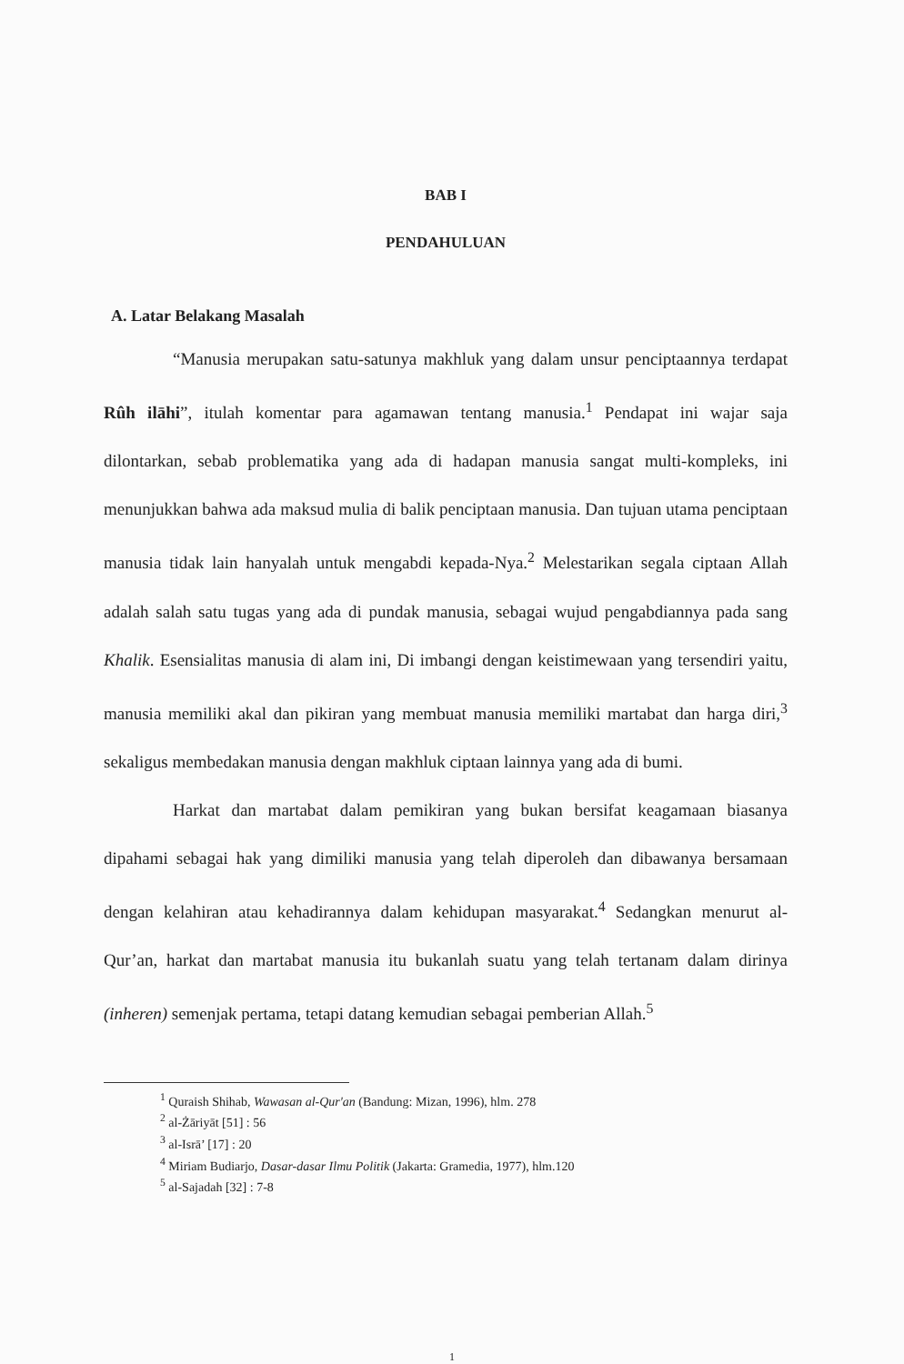BAB I
PENDAHULUAN
A. Latar Belakang Masalah
“Manusia merupakan satu-satunya makhluk yang dalam unsur penciptaannya terdapat Rûh ilāhi”, itulah komentar para agamawan tentang manusia.<sup>1</sup> Pendapat ini wajar saja dilontarkan, sebab problematika yang ada di hadapan manusia sangat multi-kompleks, ini menunjukkan bahwa ada maksud mulia di balik penciptaan manusia. Dan tujuan utama penciptaan manusia tidak lain hanyalah untuk mengabdi kepada-Nya.<sup>2</sup> Melestarikan segala ciptaan Allah adalah salah satu tugas yang ada di pundak manusia, sebagai wujud pengabdiannya pada sang Khalik. Esensialitas manusia di alam ini, Di imbangi dengan keistimewaan yang tersendiri yaitu, manusia memiliki akal dan pikiran yang membuat manusia memiliki martabat dan harga diri,<sup>3</sup> sekaligus membedakan manusia dengan makhluk ciptaan lainnya yang ada di bumi.
Harkat dan martabat dalam pemikiran yang bukan bersifat keagamaan biasanya dipahami sebagai hak yang dimiliki manusia yang telah diperoleh dan dibawanya bersamaan dengan kelahiran atau kehadirannya dalam kehidupan masyarakat.<sup>4</sup> Sedangkan menurut al-Qur’an, harkat dan martabat manusia itu bukanlah suatu yang telah tertanam dalam dirinya (inheren) semenjak pertama, tetapi datang kemudian sebagai pemberian Allah.<sup>5</sup>
<sup>1</sup> Quraish Shihab, Wawasan al-Qur'an (Bandung: Mizan, 1996), hlm. 278
<sup>2</sup> al-Żāriyāt [51] : 56
<sup>3</sup> al-Isrā’ [17] : 20
<sup>4</sup> Miriam Budiarjo, Dasar-dasar Ilmu Politik (Jakarta: Gramedia, 1977), hlm.120
<sup>5</sup> al-Sajadah [32] : 7-8
1